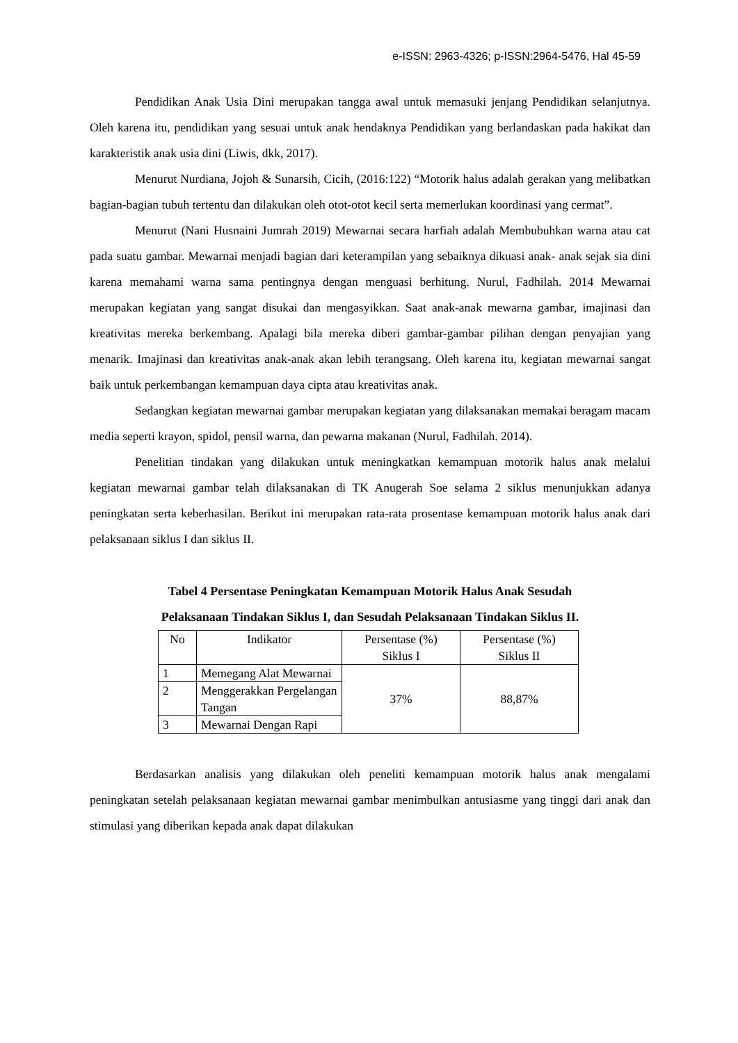e-ISSN: 2963-4326; p-ISSN:2964-5476, Hal 45-59
Pendidikan Anak Usia Dini merupakan tangga awal untuk memasuki jenjang Pendidikan selanjutnya. Oleh karena itu, pendidikan yang sesuai untuk anak hendaknya Pendidikan yang berlandaskan pada hakikat dan karakteristik anak usia dini (Liwis, dkk, 2017).
Menurut Nurdiana, Jojoh & Sunarsih, Cicih, (2016:122) “Motorik halus adalah gerakan yang melibatkan bagian-bagian tubuh tertentu dan dilakukan oleh otot-otot kecil serta memerlukan koordinasi yang cermat”.
Menurut (Nani Husnaini Jumrah 2019) Mewarnai secara harfiah adalah Membubuhkan warna atau cat pada suatu gambar. Mewarnai menjadi bagian dari keterampilan yang sebaiknya dikuasi anak- anak sejak sia dini karena memahami warna sama pentingnya dengan menguasi berhitung. Nurul, Fadhilah. 2014 Mewarnai merupakan kegiatan yang sangat disukai dan mengasyikkan. Saat anak-anak mewarna gambar, imajinasi dan kreativitas mereka berkembang. Apalagi bila mereka diberi gambar-gambar pilihan dengan penyajian yang menarik. Imajinasi dan kreativitas anak-anak akan lebih terangsang. Oleh karena itu, kegiatan mewarnai sangat baik untuk perkembangan kemampuan daya cipta atau kreativitas anak.
Sedangkan kegiatan mewarnai gambar merupakan kegiatan yang dilaksanakan memakai beragam macam media seperti krayon, spidol, pensil warna, dan pewarna makanan (Nurul, Fadhilah. 2014).
Penelitian tindakan yang dilakukan untuk meningkatkan kemampuan motorik halus anak melalui kegiatan mewarnai gambar telah dilaksanakan di TK Anugerah Soe selama 2 siklus menunjukkan adanya peningkatan serta keberhasilan. Berikut ini merupakan rata-rata prosentase kemampuan motorik halus anak dari pelaksanaan siklus I dan siklus II.
Tabel 4 Persentase Peningkatan Kemampuan Motorik Halus Anak Sesudah
Pelaksanaan Tindakan Siklus I, dan Sesudah Pelaksanaan Tindakan Siklus II.
| No | Indikator | Persentase (%) Siklus I | Persentase (%) Siklus II |
| --- | --- | --- | --- |
| 1 | Memegang Alat Mewarnai | 37% | 88,87% |
| 2 | Menggerakkan Pergelangan Tangan | | |
| 3 | Mewarnai Dengan Rapi | | |
Berdasarkan analisis yang dilakukan oleh peneliti kemampuan motorik halus anak mengalami peningkatan setelah pelaksanaan kegiatan mewarnai gambar menimbulkan antusiasme yang tinggi dari anak dan stimulasi yang diberikan kepada anak dapat dilakukan